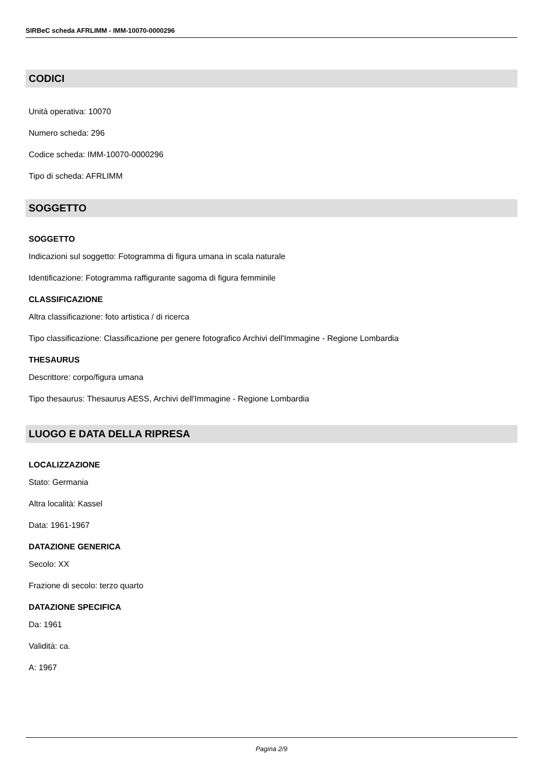SIRBeC scheda AFRLIMM - IMM-10070-0000296
CODICI
Unità operativa: 10070
Numero scheda: 296
Codice scheda: IMM-10070-0000296
Tipo di scheda: AFRLIMM
SOGGETTO
SOGGETTO
Indicazioni sul soggetto: Fotogramma di figura umana in scala naturale
Identificazione: Fotogramma raffigurante sagoma di figura femminile
CLASSIFICAZIONE
Altra classificazione: foto artistica / di ricerca
Tipo classificazione: Classificazione per genere fotografico Archivi dell'Immagine - Regione Lombardia
THESAURUS
Descrittore: corpo/figura umana
Tipo thesaurus: Thesaurus AESS, Archivi dell'Immagine - Regione Lombardia
LUOGO E DATA DELLA RIPRESA
LOCALIZZAZIONE
Stato: Germania
Altra località: Kassel
Data: 1961-1967
DATAZIONE GENERICA
Secolo: XX
Frazione di secolo: terzo quarto
DATAZIONE SPECIFICA
Da: 1961
Validità: ca.
A: 1967
Pagina 2/9